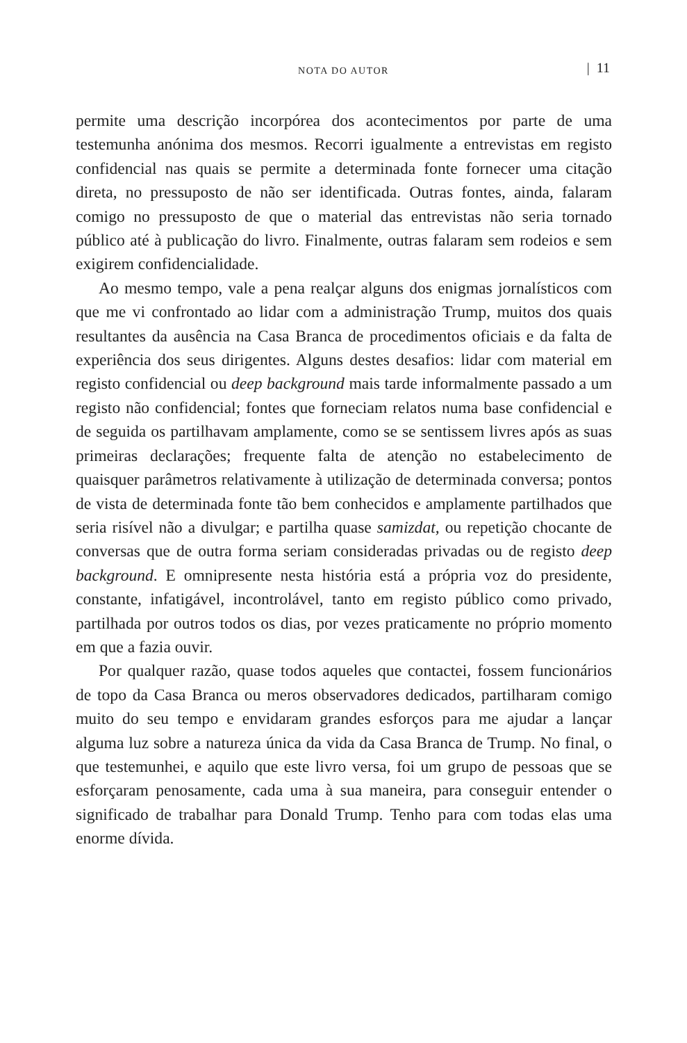NOTA DO AUTOR | 11
permite uma descrição incorpórea dos acontecimentos por parte de uma testemunha anónima dos mesmos. Recorri igualmente a entrevistas em registo confidencial nas quais se permite a determinada fonte fornecer uma citação direta, no pressuposto de não ser identificada. Outras fontes, ainda, falaram comigo no pressuposto de que o material das entrevistas não seria tornado público até à publicação do livro. Finalmente, outras falaram sem rodeios e sem exigirem confidencialidade.
Ao mesmo tempo, vale a pena realçar alguns dos enigmas jornalísticos com que me vi confrontado ao lidar com a administração Trump, muitos dos quais resultantes da ausência na Casa Branca de procedimentos oficiais e da falta de experiência dos seus dirigentes. Alguns destes desafios: lidar com material em registo confidencial ou deep background mais tarde informalmente passado a um registo não confidencial; fontes que forneciam relatos numa base confidencial e de seguida os partilhavam amplamente, como se se sentissem livres após as suas primeiras declarações; frequente falta de atenção no estabelecimento de quaisquer parâmetros relativamente à utilização de determinada conversa; pontos de vista de determinada fonte tão bem conhecidos e amplamente partilhados que seria risível não a divulgar; e partilha quase samizdat, ou repetição chocante de conversas que de outra forma seriam consideradas privadas ou de registo deep background. E omnipresente nesta história está a própria voz do presidente, constante, infatigável, incontrolável, tanto em registo público como privado, partilhada por outros todos os dias, por vezes praticamente no próprio momento em que a fazia ouvir.
Por qualquer razão, quase todos aqueles que contactei, fossem funcionários de topo da Casa Branca ou meros observadores dedicados, partilharam comigo muito do seu tempo e envidaram grandes esforços para me ajudar a lançar alguma luz sobre a natureza única da vida da Casa Branca de Trump. No final, o que testemunhei, e aquilo que este livro versa, foi um grupo de pessoas que se esforçaram penosamente, cada uma à sua maneira, para conseguir entender o significado de trabalhar para Donald Trump. Tenho para com todas elas uma enorme dívida.